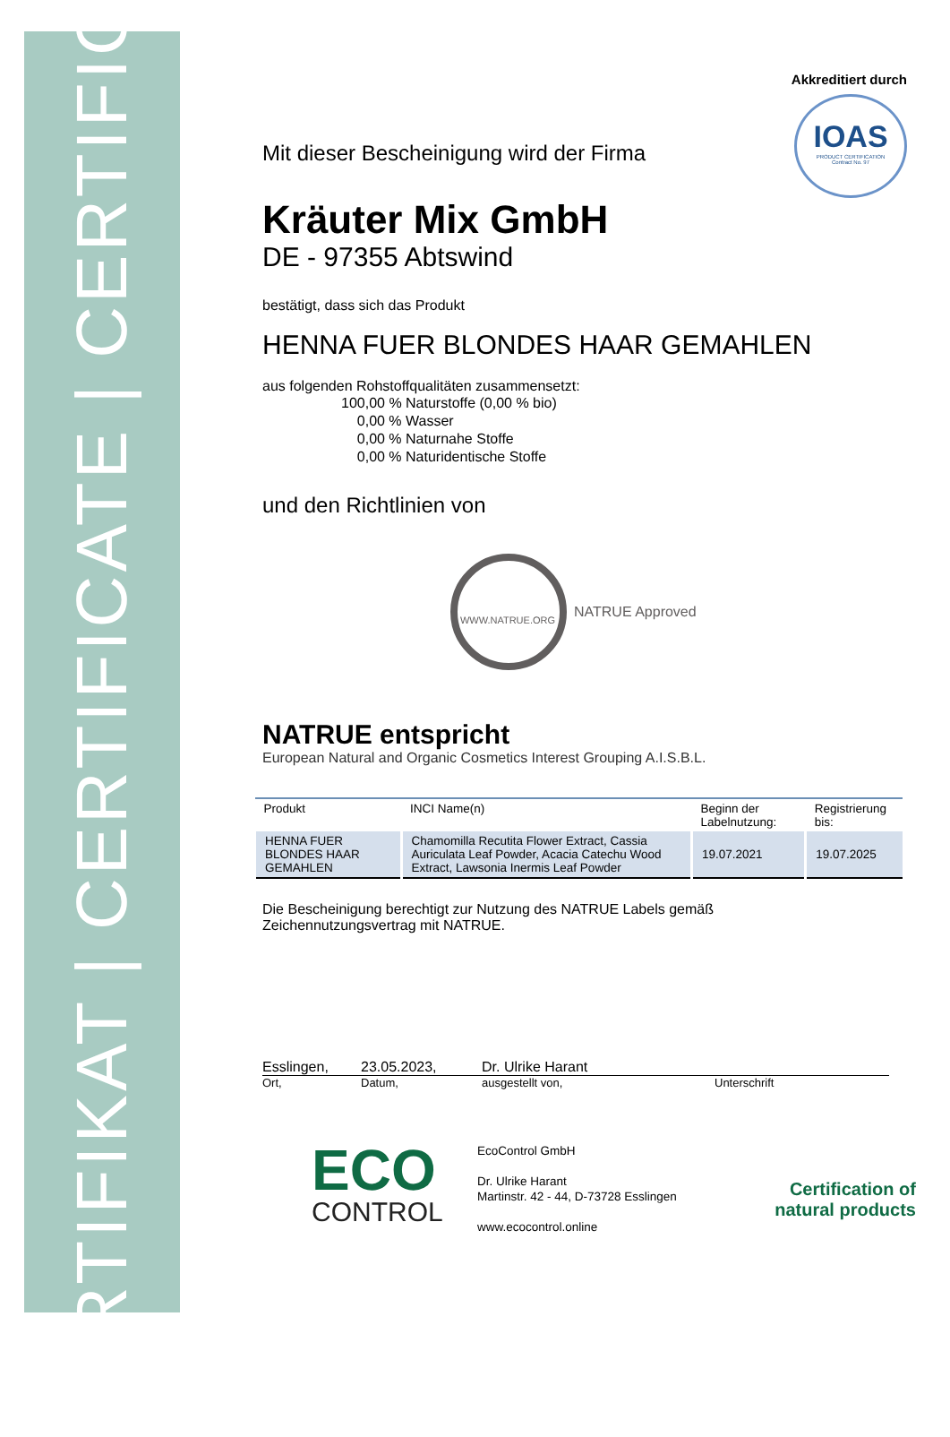ZERTIFIKAT | CERTIFICATE | CERTIFICAT
Akkreditiert durch
IOAS
PRODUCT CERTIFICATION
Contract No. 97
Mit dieser Bescheinigung wird der Firma
Kräuter Mix GmbH
DE - 97355 Abtswind
bestätigt, dass sich das Produkt
HENNA FUER BLONDES HAAR GEMAHLEN
aus folgenden Rohstoffqualitäten zusammensetzt:
100,00 % Naturstoffe (0,00 % bio)
0,00 % Wasser
0,00 % Naturnahe Stoffe
0,00 % Naturidentische Stoffe
und den Richtlinien von
WWW.NATRUE.ORG
NATRUE Approved
NATRUE entspricht
European Natural and Organic Cosmetics Interest Grouping A.I.S.B.L.
| Produkt | INCI Name(n) | Beginn der Labelnutzung: | Registrierung bis: |
| --- | --- | --- | --- |
| HENNA FUER BLONDES HAAR GEMAHLEN | Chamomilla Recutita Flower Extract, Cassia Auriculata Leaf Powder, Acacia Catechu Wood Extract, Lawsonia Inermis Leaf Powder | 19.07.2021 | 19.07.2025 |
Die Bescheinigung berechtigt zur Nutzung des NATRUE Labels gemäß
Zeichennutzungsvertrag mit NATRUE.
Esslingen, 23.05.2023, Dr. Ulrike Harant
Ort, Datum, ausgestellt von, Unterschrift
ECO
CONTROL
EcoControl GmbH
Dr. Ulrike Harant
Martinstr. 42 - 44, D-73728 Esslingen
www.ecocontrol.online
Certification of
natural products